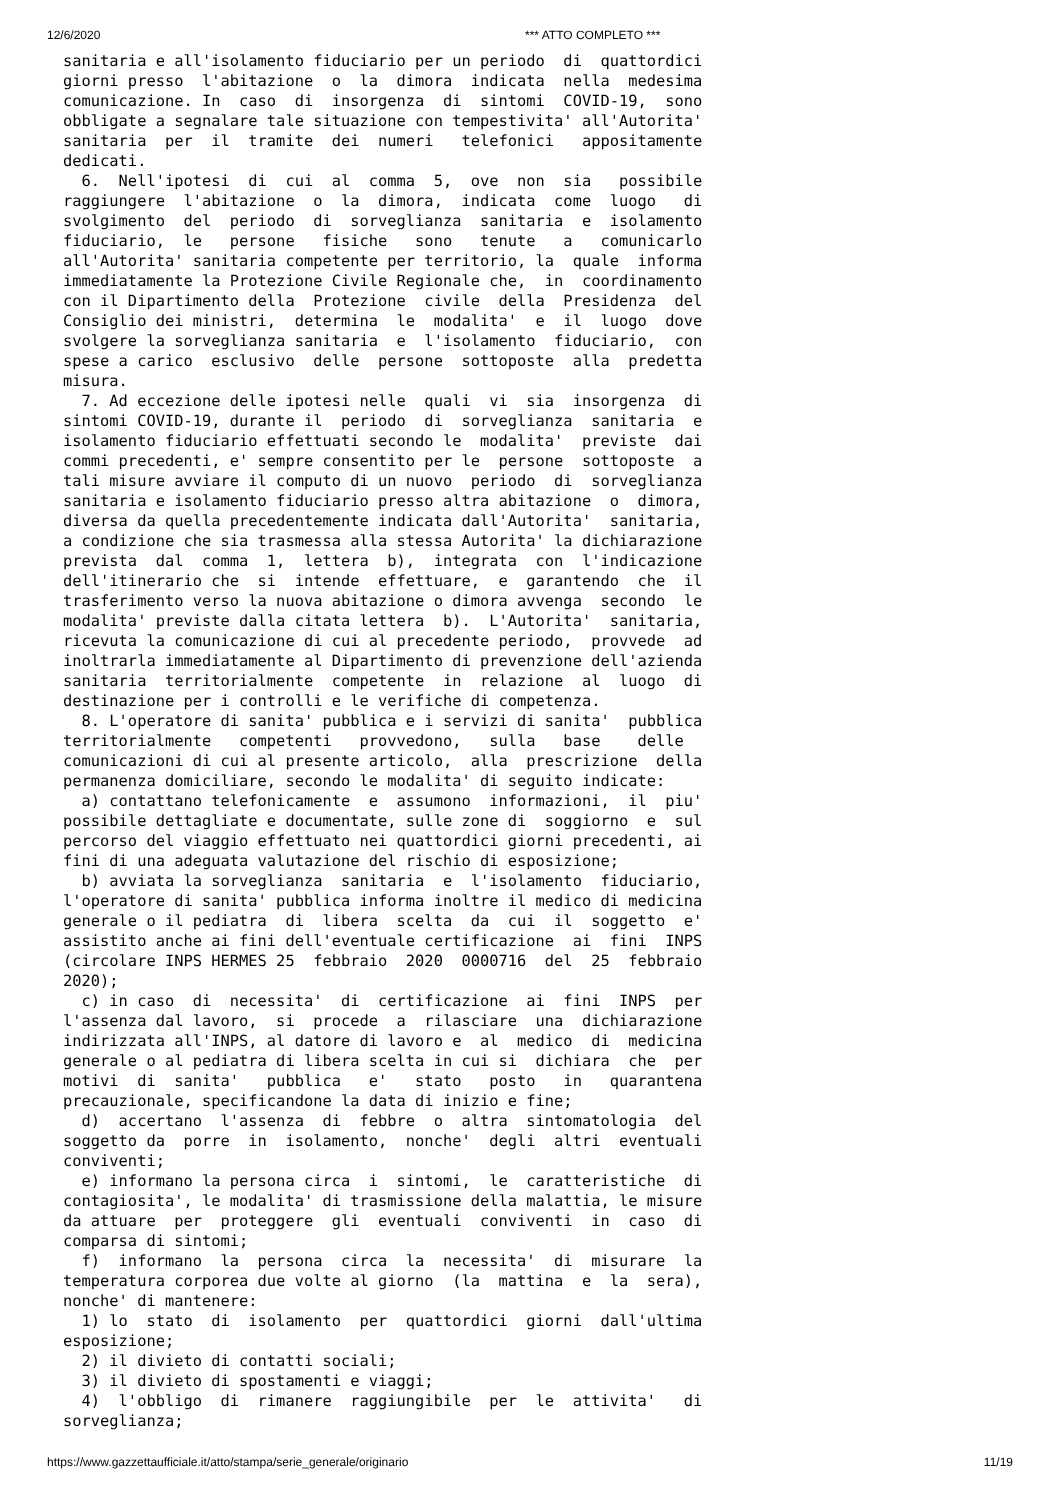12/6/2020 *** ATTO COMPLETO ***
sanitaria e all'isolamento fiduciario per un periodo  di  quattordici
giorni presso  l'abitazione  o  la  dimora  indicata  nella  medesima
comunicazione. In  caso  di  insorgenza  di  sintomi  COVID-19,  sono
obbligate a segnalare tale situazione con tempestivita' all'Autorita'
sanitaria  per  il  tramite  dei  numeri   telefonici   appositamente
dedicati.
  6.  Nell'ipotesi  di  cui  al  comma  5,  ove  non  sia   possibile
raggiungere  l'abitazione  o  la  dimora,  indicata  come  luogo   di
svolgimento  del  periodo  di  sorveglianza  sanitaria  e  isolamento
fiduciario,  le   persone   fisiche   sono   tenute   a   comunicarlo
all'Autorita' sanitaria competente per territorio, la  quale  informa
immediatamente la Protezione Civile Regionale che,  in  coordinamento
con il Dipartimento della  Protezione  civile  della  Presidenza  del
Consiglio dei ministri,  determina  le  modalita'  e  il  luogo  dove
svolgere la sorveglianza sanitaria  e  l'isolamento  fiduciario,  con
spese a carico  esclusivo  delle  persone  sottoposte  alla  predetta
misura.
  7. Ad eccezione delle ipotesi nelle  quali  vi  sia  insorgenza  di
sintomi COVID-19, durante il  periodo  di  sorveglianza  sanitaria  e
isolamento fiduciario effettuati secondo le  modalita'  previste  dai
commi precedenti, e' sempre consentito per le  persone  sottoposte  a
tali misure avviare il computo di un nuovo  periodo  di  sorveglianza
sanitaria e isolamento fiduciario presso altra abitazione  o  dimora,
diversa da quella precedentemente indicata dall'Autorita'  sanitaria,
a condizione che sia trasmessa alla stessa Autorita' la dichiarazione
prevista  dal  comma  1,  lettera  b),  integrata  con  l'indicazione
dell'itinerario che  si  intende  effettuare,  e  garantendo  che  il
trasferimento verso la nuova abitazione o dimora avvenga  secondo  le
modalita' previste dalla citata lettera  b).  L'Autorita'  sanitaria,
ricevuta la comunicazione di cui al precedente periodo,  provvede  ad
inoltrarla immediatamente al Dipartimento di prevenzione dell'azienda
sanitaria  territorialmente  competente  in  relazione  al  luogo  di
destinazione per i controlli e le verifiche di competenza.
  8. L'operatore di sanita' pubblica e i servizi di sanita'  pubblica
territorialmente   competenti   provvedono,   sulla   base    delle
comunicazioni di cui al presente articolo,  alla  prescrizione  della
permanenza domiciliare, secondo le modalita' di seguito indicate:
  a) contattano telefonicamente  e  assumono  informazioni,  il  piu'
possibile dettagliate e documentate, sulle zone di  soggiorno  e  sul
percorso del viaggio effettuato nei quattordici giorni precedenti, ai
fini di una adeguata valutazione del rischio di esposizione;
  b) avviata la sorveglianza  sanitaria  e  l'isolamento  fiduciario,
l'operatore di sanita' pubblica informa inoltre il medico di medicina
generale o il pediatra  di  libera  scelta  da  cui  il  soggetto  e'
assistito anche ai fini dell'eventuale certificazione  ai  fini  INPS
(circolare INPS HERMES 25  febbraio  2020  0000716  del  25  febbraio
2020);
  c) in caso  di  necessita'  di  certificazione  ai  fini  INPS  per
l'assenza dal lavoro,  si  procede  a  rilasciare  una  dichiarazione
indirizzata all'INPS, al datore di lavoro e  al  medico  di  medicina
generale o al pediatra di libera scelta in cui si  dichiara  che  per
motivi  di  sanita'   pubblica   e'   stato   posto   in   quarantena
precauzionale, specificandone la data di inizio e fine;
  d)  accertano  l'assenza  di  febbre  o  altra  sintomatologia  del
soggetto da  porre  in  isolamento,  nonche'  degli  altri  eventuali
conviventi;
  e) informano la persona circa  i  sintomi,  le  caratteristiche  di
contagiosita', le modalita' di trasmissione della malattia, le misure
da attuare  per  proteggere  gli  eventuali  conviventi  in  caso  di
comparsa di sintomi;
  f)  informano  la  persona  circa  la  necessita'  di  misurare  la
temperatura corporea due volte al giorno  (la  mattina  e  la  sera),
nonche' di mantenere:
  1) lo  stato  di  isolamento  per  quattordici  giorni  dall'ultima
esposizione;
  2) il divieto di contatti sociali;
  3) il divieto di spostamenti e viaggi;
  4)  l'obbligo  di  rimanere  raggiungibile  per  le  attivita'   di
sorveglianza;
https://www.gazzettaufficiale.it/atto/stampa/serie_generale/originario 11/19